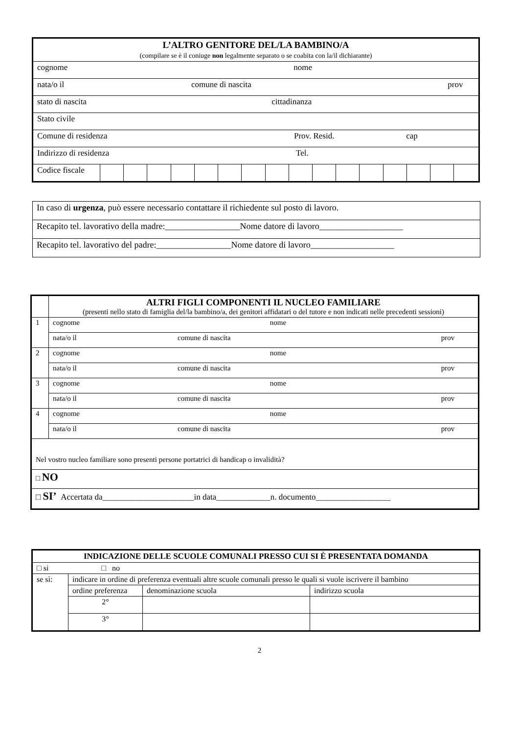| L’ALTRO GENITORE DEL/LA BAMBINO/A (compilare se è il coniuge non legalmente separato o se coabita con la/il dichiarante) | | | | | | | | | | | | | | | | |
| cognome nome | | | | | | | | | | | | | | | | |
| nata/o il comune di nascita prov | | | | | | | | | | | | | | | | |
| stato di nascita cittadinanza | | | | | | | | | | | | | | | | |
| Stato civile | | | | | | | | | | | | | | | | |
| Comune di residenza Prov. Resid. cap | | | | | | | | | | | | | | | | |
| Indirizzo di residenza Tel. | | | | | | | | | | | | | | | | |
| Codice fiscale | | | | | | | | | | | | | | | | |
| In caso di urgenza , può essere necessario contattare il richiedente sul posto di lavoro. |
| Recapito tel. lavorativo della madre:_________________Nome datore di lavoro___________________ |
| Recapito tel. lavorativo del padre:_________________Nome datore di lavoro___________________ |
| | ALTRI FIGLI COMPONENTI IL NUCLEO FAMILIARE (presenti nello stato di famiglia del/la bambino/a, dei genitori affidatari o del tutore e non indicati nelle precedenti sessioni) |
| 1 | cognome nome |
| | nata/o il comune di nascita prov |
| 2 | cognome nome |
| | nata/o il comune di nascita prov |
| 3 | cognome nome |
| | nata/o il comune di nascita prov |
| 4 | cognome nome |
| | nata/o il comune di nascita prov |
| Nel vostro nucleo familiare sono presenti persone portatrici di handicap o invalidità? | |
| □ NO | |
| □ SI’ Accertata da______________________in data_____________n. documento__________________ | |
| INDICAZIONE DELLE SCUOLE COMUNALI PRESSO CUI SI È PRESENTATA DOMANDA | | | |
| □ si □ no | | | |
| se sì: | indicare in ordine di preferenza eventuali altre scuole comunali presso le quali si vuole iscrivere il bambino | | |
| | ordine preferenza | denominazione scuola | indirizzo scuola |
| | 2° | | |
| | 3° | | |
2